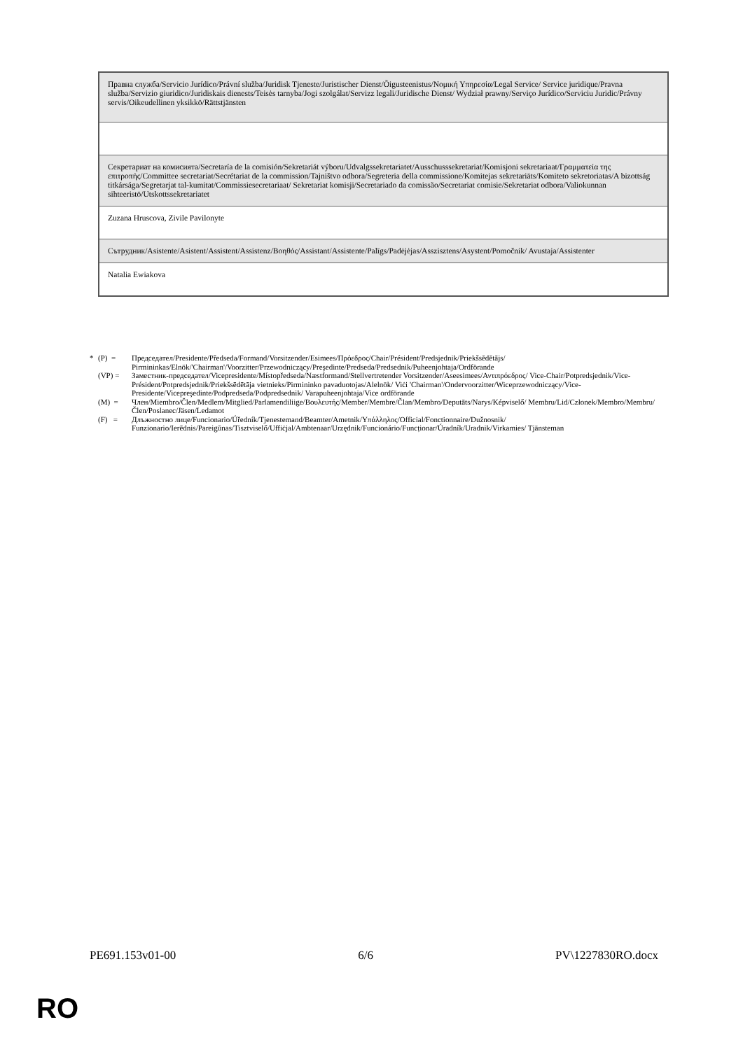| Правна служба/Servicio Jurídico/Právní služba/Juridisk Tjeneste/Juristischer Dienst/Õigusteenistus/Νομική Υπηρεσία/Legal Service/ Service juridique/Pravna služba/Servizio giuridico/Juridiskais dienests/Teisės tarnyba/Jogi szolgálat/Servizz legali/Juridische Dienst/ Wydział prawny/Serviço Jurídico/Serviciu Juridic/Právny servis/Oikeudellinen yksikkö/Rättstjänsten |
| Секретариат на комисията/Secretaría de la comisión/Sekretariát výboru/Udvalgssekretariatet/Ausschusssekretariat/Komisjoni sekretariaat/Γραμματεία της επιτροπής/Committee secretariat/Secrétariat de la commission/Tajništvo odbora/Segreteria della commissione/Komitejas sekretariāts/Komiteto sekretoriatas/A bizottság titkársága/Segretarjat tal-kumitat/Commissiesecretariaat/ Sekretariat komisji/Secretariado da comissão/Secretariat comisie/Sekretariat odbora/Valiokunnan sihteeristö/Utskottssekretariatet |
| Zuzana Hruscova, Zivile Pavilonyte |
| Сътрудник/Asistente/Asistent/Assistent/Assistenz/Βοηθός/Assistant/Assistente/Palīgs/Padėjėjas/Asszisztens/Asystent/Pomočnik/ Avustaja/Assistenter |
| Natalia Ewiakova |
* (P) = Председател/Presidente/Předseda/Formand/Vorsitzender/Esimees/Πρόεδρος/Chair/Président/Predsjednik/Priekšsēdētājs/ Pirmininkas/Elnök/'Chairman'/Voorzitter/Przewodniczący/Preşedinte/Predseda/Predsednik/Puheenjohtaja/Ordförande
(VP) = Заместник-председател/Vicepresidente/Místopředseda/Næstformand/Stellvertretender Vorsitzender/Aseesimees/Αντιπρόεδρος/ Vice-Chair/Potpredsjednik/Vice-Président/Potpredsjednik/Priekšsēdētāja vietnieks/Pirmininko pavaduotojas/Alelnök/ Viċi 'Chairman'/Ondervoorzitter/Wiceprzewodniczący/Vice-Presidente/Vicepreşedinte/Podpredseda/Podpredsednik/ Varapuheenjohtaja/Vice ordförande
(M) = Член/Miembro/Člen/Medlem/Mitglied/Parlamendiliige/Βουλευτής/Member/Membre/Član/Membro/Deputāts/Narys/Képviselő/ Membru/Lid/Członek/Membro/Membru/Člen/Poslanec/Jäsen/Ledamot
(F) = Длъжностно лице/Funcionario/Úředník/Tjenestemand/Beamter/Ametnik/Υπάλληλος/Official/Fonctionnaire/Dužnosnik/ Funzionario/Ierēdnis/Pareigūnas/Tisztviselő/Uffiċjal/Ambtenaar/Urzędnik/Funcionário/Funcționar/Úradník/Uradnik/Virkamies/ Tjänsteman
PE691.153v01-00 6/6 PV\1227830RO.docx
RO